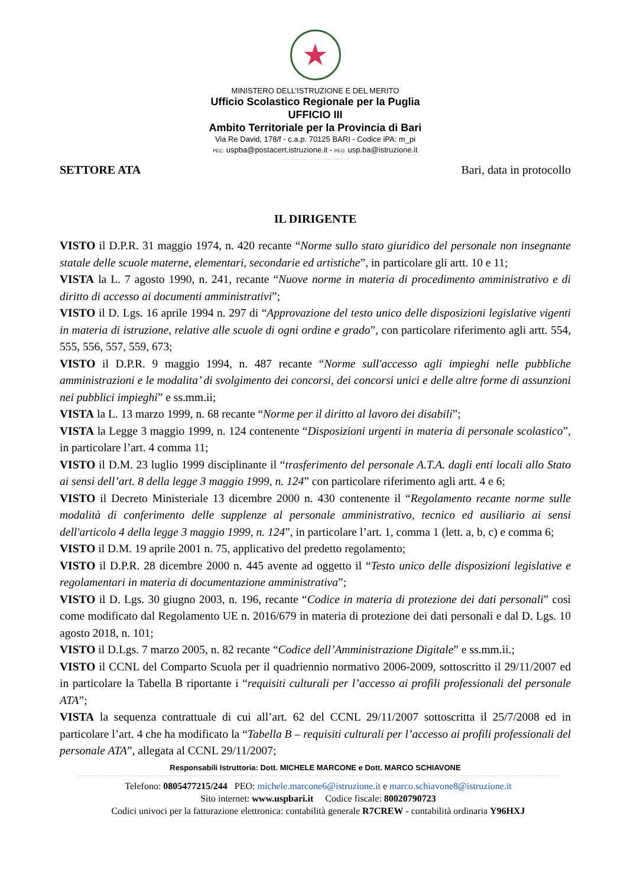★
MINISTERO DELL’ISTRUZIONE E DEL MERITO
Ufficio Scolastico Regionale per la Puglia
UFFICIO III
Ambito Territoriale per la Provincia di Bari
Via Re David, 178/f - c.a.p. 70125 BARI - Codice iPA: m_pi
PEC: uspba@postacert.istruzione.it - PEO: usp.ba@istruzione.it
SETTORE ATA Bari, data in protocollo
IL DIRIGENTE
VISTO il D.P.R. 31 maggio 1974, n. 420 recante “Norme sullo stato giuridico del personale non insegnante statale delle scuole materne, elementari, secondarie ed artistiche”, in particolare gli artt. 10 e 11;
VISTA la L. 7 agosto 1990, n. 241, recante “Nuove norme in materia di procedimento amministrativo e di diritto di accesso ai documenti amministrativi”;
VISTO il D. Lgs. 16 aprile 1994 n. 297 di “Approvazione del testo unico delle disposizioni legislative vigenti in materia di istruzione, relative alle scuole di ogni ordine e grado”, con particolare riferimento agli artt. 554, 555, 556, 557, 559, 673;
VISTO il D.P.R. 9 maggio 1994, n. 487 recante “Norme sull'accesso agli impieghi nelle pubbliche amministrazioni e le modalita’ di svolgimento dei concorsi, dei concorsi unici e delle altre forme di assunzioni nei pubblici impieghi” e ss.mm.ii;
VISTA la L. 13 marzo 1999, n. 68 recante “Norme per il diritto al lavoro dei disabili”;
VISTA la Legge 3 maggio 1999, n. 124 contenente “Disposizioni urgenti in materia di personale scolastico”, in particolare l’art. 4 comma 11;
VISTO il D.M. 23 luglio 1999 disciplinante il “trasferimento del personale A.T.A. dagli enti locali allo Stato ai sensi dell’art. 8 della legge 3 maggio 1999, n. 124” con particolare riferimento agli artt. 4 e 6;
VISTO il Decreto Ministeriale 13 dicembre 2000 n. 430 contenente il “Regolamento recante norme sulle modalità di conferimento delle supplenze al personale amministrativo, tecnico ed ausiliario ai sensi dell'articolo 4 della legge 3 maggio 1999, n. 124”, in particolare l’art. 1, comma 1 (lett. a, b, c) e comma 6;
VISTO il D.M. 19 aprile 2001 n. 75, applicativo del predetto regolamento;
VISTO il D.P.R. 28 dicembre 2000 n. 445 avente ad oggetto il “Testo unico delle disposizioni legislative e regolamentari in materia di documentazione amministrativa”;
VISTO il D. Lgs. 30 giugno 2003, n. 196, recante “Codice in materia di protezione dei dati personali” così come modificato dal Regolamento UE n. 2016/679 in materia di protezione dei dati personali e dal D. Lgs. 10 agosto 2018, n. 101;
VISTO il D.Lgs. 7 marzo 2005, n. 82 recante “Codice dell’Amministrazione Digitale” e ss.mm.ii.;
VISTO il CCNL del Comparto Scuola per il quadriennio normativo 2006-2009, sottoscritto il 29/11/2007 ed in particolare la Tabella B riportante i “requisiti culturali per l’accesso ai profili professionali del personale ATA”;
VISTA la sequenza contrattuale di cui all’art. 62 del CCNL 29/11/2007 sottoscritta il 25/7/2008 ed in particolare l’art. 4 che ha modificato la “Tabella B – requisiti culturali per l’accesso ai profili professionali del personale ATA”, allegata al CCNL 29/11/2007;
Responsabili Istruttoria: Dott. MICHELE MARCONE e Dott. MARCO SCHIAVONE
Telefono: 0805477215/244 PEO: michele.marcone6@istruzione.it e marco.schiavone8@istruzione.it
Sito internet: www.uspbari.it Codice fiscale: 80020790723
Codici univoci per la fatturazione elettronica: contabilità generale R7CREW - contabilità ordinaria Y96HXJ